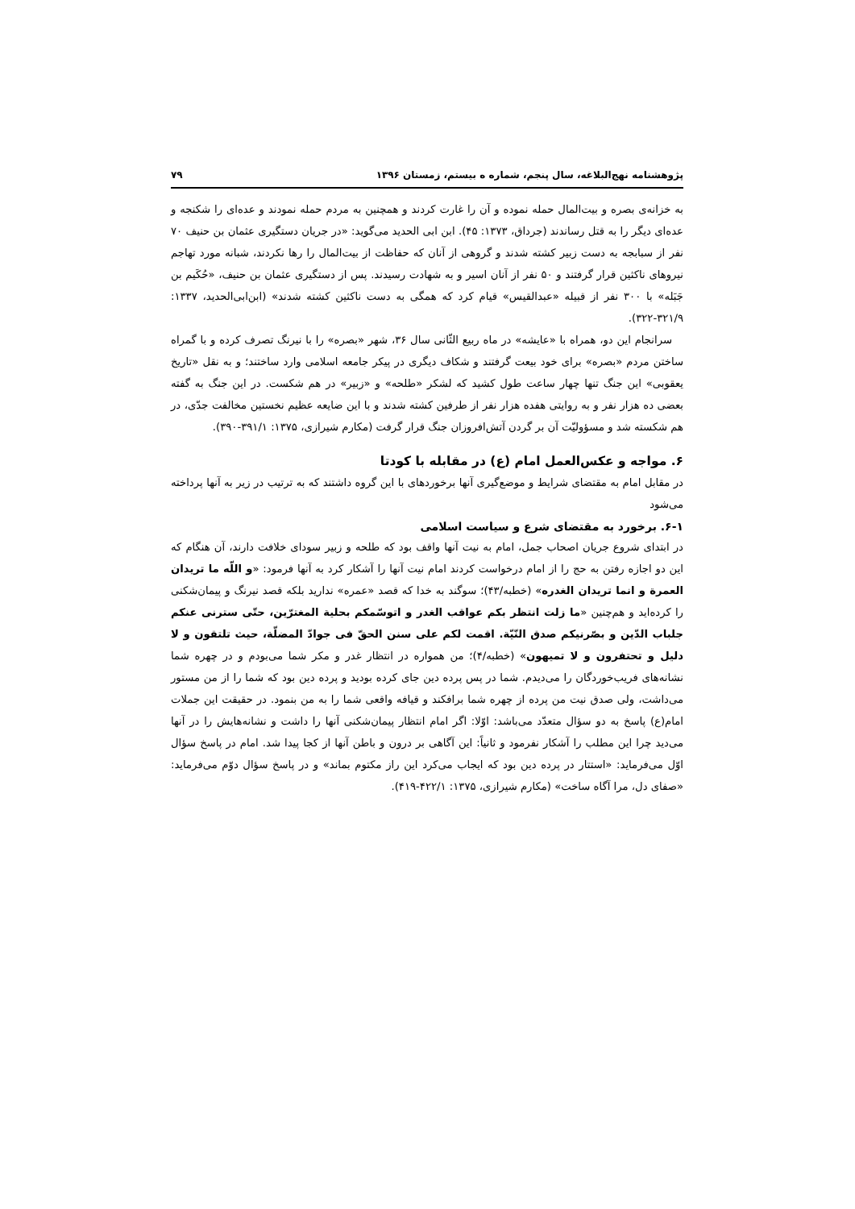پژوهشنامه نهج‌البلاغه، سال پنجم، شماره ه بیستم، زمستان ۱۳۹۶ ۷۹
به خزانه‌ی بصره و بیت‌المال حمله نموده و آن را غارت کردند و همچنین به مردم حمله نمودند و عده‌ای را شکنجه و عده‌ای دیگر را به قتل رساندند (جرداق، ۱۳۷۳: ۴۵). ابن ابی الحدید می‌گوید: «در جریان دستگیری عثمان بن حنیف ۷۰ نفر از سبابجه به دست زبیر کشته شدند و گروهی از آنان که حفاظت از بیت‌المال را رها نکردند، شبانه مورد تهاجم نیروهای ناکثین قرار گرفتند و ۵۰ نفر از آنان اسیر و به شهادت رسیدند. پس از دستگیری عثمان بن حنیف، «حُکَیم بن جَبَله» با ۳۰۰ نفر از قبیله «عبدالقیس» قیام کرد که همگی به دست ناکثین کشته شدند» (ابن‌ابی‌الحدید، ۱۳۳۷: ۳۲۱/۹-۳۲۲).
سرانجام این دو، همراه با «عایشه» در ماه ربیع الثّانی سال ۳۶، شهر «بصره» را با نیرنگ تصرف کرده و با گمراه ساختن مردم «بصره» برای خود بیعت گرفتند و شکاف دیگری در پیکر جامعه اسلامی وارد ساختند؛ و به نقل «تاریخ یعقوبی» این جنگ تنها چهار ساعت طول کشید که لشکر «طلحه» و «زبیر» در هم شکست. در این جنگ به گفته بعضی ده هزار نفر و به روایتی هفده هزار نفر از طرفین کشته شدند و با این ضایعه عظیم نخستین مخالفت جدّی، در هم شکسته شد و مسؤولیّت آن بر گردن آتش‌افروزان جنگ قرار گرفت (مکارم شیرازی، ۱۳۷۵: ۳۹۱/۱-۳۹۰).
۶. مواجه و عکس‌العمل امام (ع) در مقابله با کودتا
در مقابل امام به مقتضای شرایط و موضع‌گیری آنها برخوردهای با این گروه داشتند که به ترتیب در زیر به آنها پرداخته می‌شود
۶-۱. برخورد به مقتضای شرع و سیاست اسلامی
در ابتدای شروع جریان اصحاب جمل، امام به نیت آنها واقف بود که طلحه و زبیر سودای خلافت دارند، آن هنگام که این دو اجازه رفتن به حج را از امام درخواست کردند امام نیت آنها را آشکار کرد به آنها فرمود: «و اللّه ما تریدان العمرة و انما تریدان الغدره» (خطبه/۴۳)؛ سوگند به خدا که قصد «عمره» ندارید بلکه قصد نیرنگ و پیمان‌شکنی را کرده‌اید و هم‌چنین «ما زلت انتظر بکم عواقب الغدر و اتوسّمکم بحلیة المغترّین، حتّی سترنی عنکم جلباب الدّین و بصّرنیکم صدق النّیّة. اقمت لکم علی سنن الحقّ فی جوادّ المضلّة، حیث تلتقون و لا دلیل و تحتفرون و لا تمیهون» (خطبه/۴)؛ من همواره در انتظار غدر و مکر شما می‌بودم و در چهره شما نشانه‌های فریب‌خوردگان را می‌دیدم. شما در پس پرده دین جای کرده بودید و پرده دین بود که شما را از من مستور می‌داشت، ولی صدق نیت من پرده از چهره شما برافکند و قیافه واقعی شما را به من بنمود. در حقیقت این جملات امام(ع) پاسخ به دو سؤال متعدّد می‌باشد: اوّلا: اگر امام انتظار پیمان‌شکنی آنها را داشت و نشانه‌هایش را در آنها می‌دید چرا این مطلب را آشکار نفرمود و ثانیاً: این آگاهی بر درون و باطن آنها از کجا پیدا شد. امام در پاسخ سؤال اوّل می‌فرماید: «استتار در پرده دین بود که ایجاب می‌کرد این راز مکتوم بماند» و در پاسخ سؤال دوّم می‌فرماید: «صفای دل، مرا آگاه ساخت» (مکارم شیرازی، ۱۳۷۵: ۴۲۲/۱-۴۱۹).